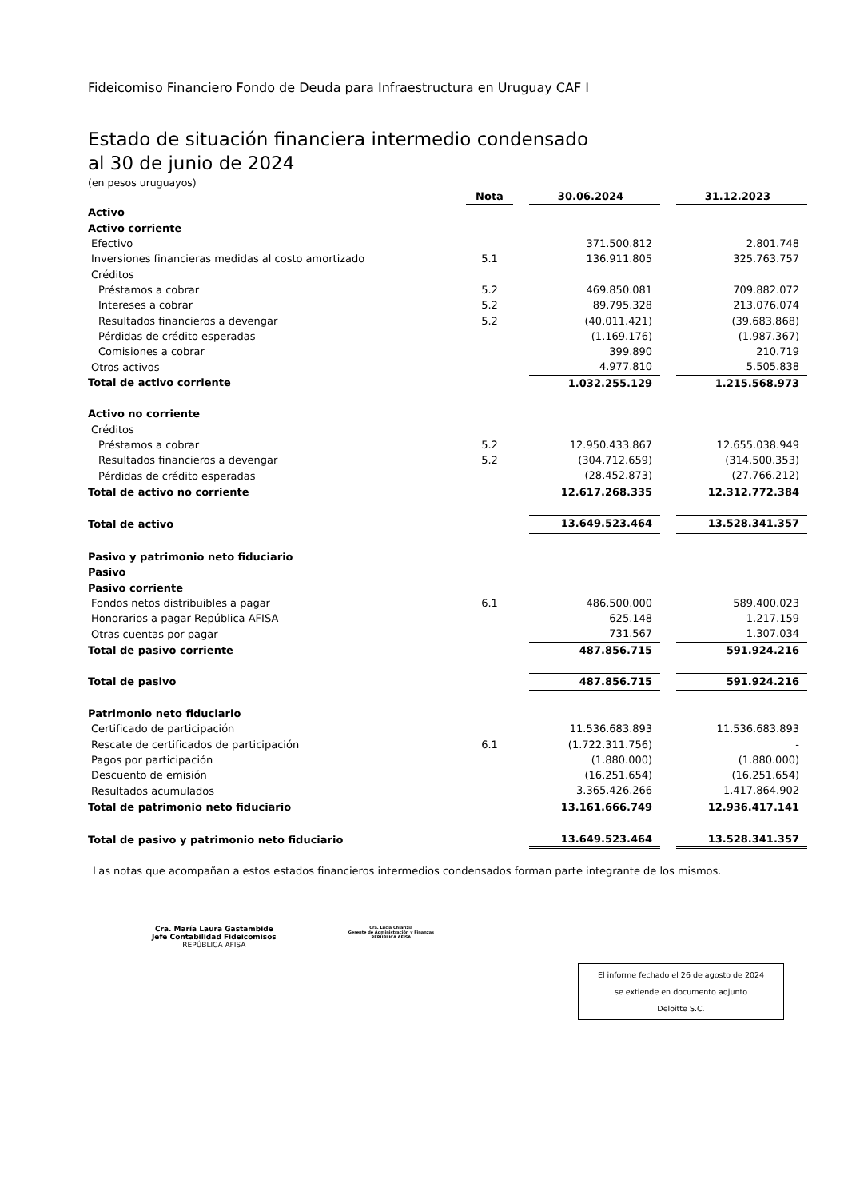Fideicomiso Financiero Fondo de Deuda para Infraestructura en Uruguay CAF I
Estado de situación financiera intermedio condensado
al 30 de junio de 2024
(en pesos uruguayos)
| | Nota | | 30.06.2024 | | 31.12.2023 |
| --- | --- | --- | --- | --- | --- |
| Activo | | | | | |
| Activo corriente | | | | | |
| Efectivo | | | 371.500.812 | | 2.801.748 |
| Inversiones financieras medidas al costo amortizado | 5.1 | | 136.911.805 | | 325.763.757 |
| Créditos | | | | | |
| Préstamos a cobrar | 5.2 | | 469.850.081 | | 709.882.072 |
| Intereses a cobrar | 5.2 | | 89.795.328 | | 213.076.074 |
| Resultados financieros a devengar | 5.2 | | (40.011.421) | | (39.683.868) |
| Pérdidas de crédito esperadas | | | (1.169.176) | | (1.987.367) |
| Comisiones a cobrar | | | 399.890 | | 210.719 |
| Otros activos | | | 4.977.810 | | 5.505.838 |
| Total de activo corriente | | | 1.032.255.129 | | 1.215.568.973 |
| Activo no corriente | | | | | |
| Créditos | | | | | |
| Préstamos a cobrar | 5.2 | | 12.950.433.867 | | 12.655.038.949 |
| Resultados financieros a devengar | 5.2 | | (304.712.659) | | (314.500.353) |
| Pérdidas de crédito esperadas | | | (28.452.873) | | (27.766.212) |
| Total de activo no corriente | | | 12.617.268.335 | | 12.312.772.384 |
| Total de activo | | | 13.649.523.464 | | 13.528.341.357 |
| Pasivo y patrimonio neto fiduciario | | | | | |
| Pasivo | | | | | |
| Pasivo corriente | | | | | |
| Fondos netos distribuibles a pagar | 6.1 | | 486.500.000 | | 589.400.023 |
| Honorarios a pagar República AFISA | | | 625.148 | | 1.217.159 |
| Otras cuentas por pagar | | | 731.567 | | 1.307.034 |
| Total de pasivo corriente | | | 487.856.715 | | 591.924.216 |
| Total de pasivo | | | 487.856.715 | | 591.924.216 |
| Patrimonio neto fiduciario | | | | | |
| Certificado de participación | | | 11.536.683.893 | | 11.536.683.893 |
| Rescate de certificados de participación | 6.1 | | (1.722.311.756) | | - |
| Pagos por participación | | | (1.880.000) | | (1.880.000) |
| Descuento de emisión | | | (16.251.654) | | (16.251.654) |
| Resultados acumulados | | | 3.365.426.266 | | 1.417.864.902 |
| Total de patrimonio neto fiduciario | | | 13.161.666.749 | | 12.936.417.141 |
| Total de pasivo y patrimonio neto fiduciario | | | 13.649.523.464 | | 13.528.341.357 |
Las notas que acompañan a estos estados financieros intermedios condensados forman parte integrante de los mismos.
Cra. María Laura Gastambide
Jefe Contabilidad Fideicomisos
REPÚBLICA AFISA
Cra. Lucía Chiarizia
Gerente de Administración y Finanzas
REPÚBLICA AFISA
El informe fechado el 26 de agosto de 2024
se extiende en documento adjunto
Deloitte S.C.